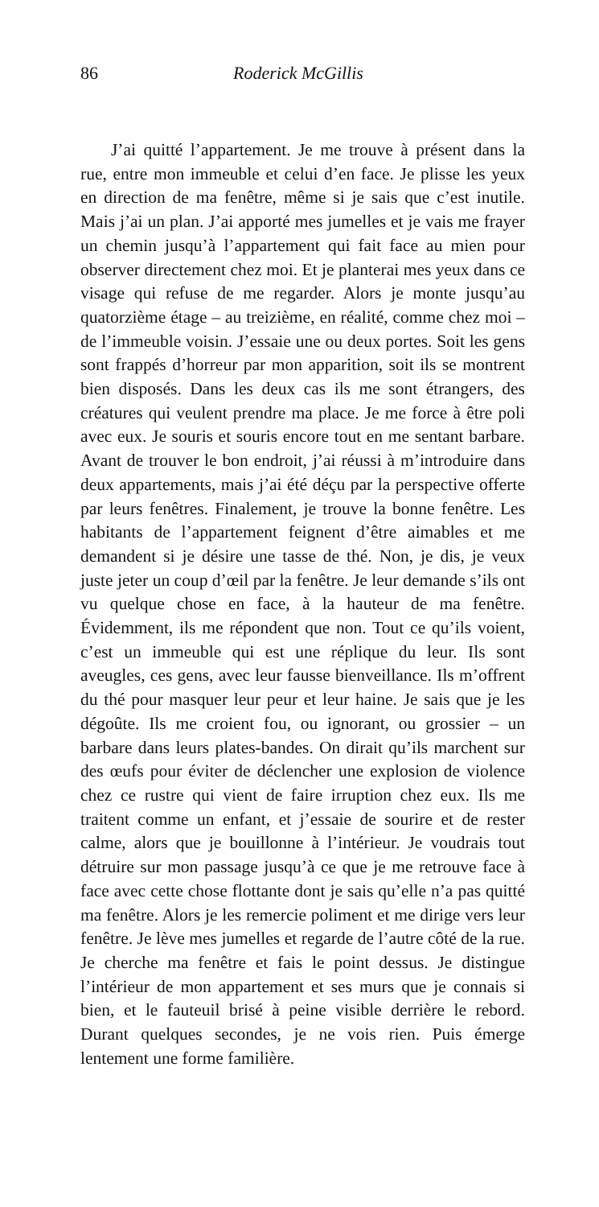86 Roderick McGillis
J’ai quitté l’appartement. Je me trouve à présent dans la rue, entre mon immeuble et celui d’en face. Je plisse les yeux en direction de ma fenêtre, même si je sais que c’est inutile. Mais j’ai un plan. J’ai apporté mes jumelles et je vais me frayer un chemin jusqu’à l’appartement qui fait face au mien pour observer directement chez moi. Et je planterai mes yeux dans ce visage qui refuse de me regarder. Alors je monte jusqu’au quatorzième étage – au treizième, en réalité, comme chez moi – de l’immeuble voisin. J’essaie une ou deux portes. Soit les gens sont frappés d’horreur par mon apparition, soit ils se montrent bien disposés. Dans les deux cas ils me sont étrangers, des créatures qui veulent prendre ma place. Je me force à être poli avec eux. Je souris et souris encore tout en me sentant barbare. Avant de trouver le bon endroit, j’ai réussi à m’introduire dans deux appartements, mais j’ai été déçu par la perspective offerte par leurs fenêtres. Finalement, je trouve la bonne fenêtre. Les habitants de l’appartement feignent d’être aimables et me demandent si je désire une tasse de thé. Non, je dis, je veux juste jeter un coup d’œil par la fenêtre. Je leur demande s’ils ont vu quelque chose en face, à la hauteur de ma fenêtre. Évidemment, ils me répondent que non. Tout ce qu’ils voient, c’est un immeuble qui est une réplique du leur. Ils sont aveugles, ces gens, avec leur fausse bienveillance. Ils m’offrent du thé pour masquer leur peur et leur haine. Je sais que je les dégoûte. Ils me croient fou, ou ignorant, ou grossier – un barbare dans leurs plates-bandes. On dirait qu’ils marchent sur des œufs pour éviter de déclencher une explosion de violence chez ce rustre qui vient de faire irruption chez eux. Ils me traitent comme un enfant, et j’essaie de sourire et de rester calme, alors que je bouillonne à l’intérieur. Je voudrais tout détruire sur mon passage jusqu’à ce que je me retrouve face à face avec cette chose flottante dont je sais qu’elle n’a pas quitté ma fenêtre. Alors je les remercie poliment et me dirige vers leur fenêtre. Je lève mes jumelles et regarde de l’autre côté de la rue. Je cherche ma fenêtre et fais le point dessus. Je distingue l’intérieur de mon appartement et ses murs que je connais si bien, et le fauteuil brisé à peine visible derrière le rebord. Durant quelques secondes, je ne vois rien. Puis émerge lentement une forme familière.